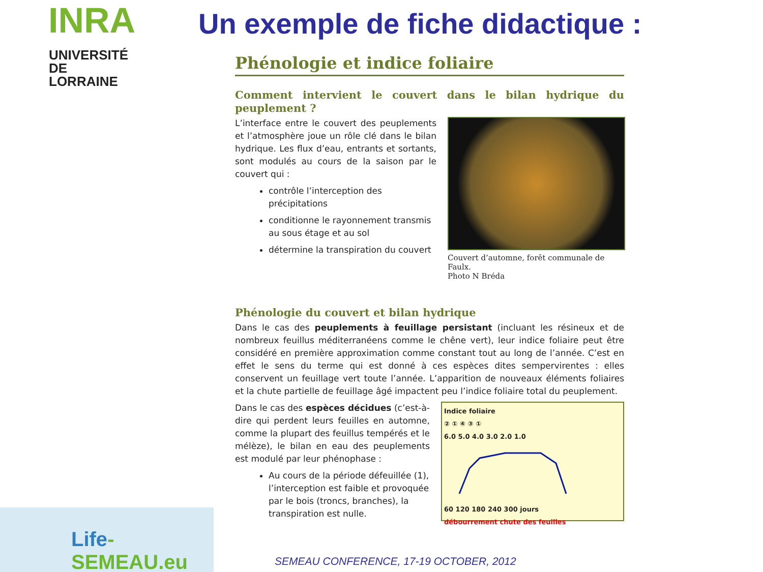INRA
UNIVERSITÉ
DE LORRAINE
Un exemple de fiche didactique :
Phénologie et indice foliaire
Comment intervient le couvert dans le bilan hydrique du peuplement ?
L’interface entre le couvert des peuplements et l’atmosphère joue un rôle clé dans le bilan hydrique. Les flux d’eau, entrants et sortants, sont modulés au cours de la saison par le couvert qui :
contrôle l’interception des précipitations
conditionne le rayonnement transmis au sous étage et au sol
détermine la transpiration du couvert
Couvert d’automne, forêt communale de Faulx.
Photo N Bréda
Phénologie du couvert et bilan hydrique
Dans le cas des peuplements à feuillage persistant (incluant les résineux et de nombreux feuillus méditerranéens comme le chêne vert), leur indice foliaire peut être considéré en première approximation comme constant tout au long de l’année. C’est en effet le sens du terme qui est donné à ces espèces dites sempervirentes : elles conservent un feuillage vert toute l’année. L’apparition de nouveaux éléments foliaires et la chute partielle de feuillage âgé impactent peu l’indice foliaire total du peuplement.
Dans le cas des espèces décidues (c’est-à-dire qui perdent leurs feuilles en automne, comme la plupart des feuillus tempérés et le mélèze), le bilan en eau des peuplements est modulé par leur phénophase :
Au cours de la période défeuillée (1), l’interception est faible et provoquée par le bois (troncs, branches), la transpiration est nulle.
Indice foliaire
② ① ④ ③ ①
6.0 5.0 4.0 3.0 2.0 1.0
60 120 180 240 300 jours
débourrement chute des feuilles
Life-SEMEAU.eu
SEMEAU CONFERENCE, 17-19 OCTOBER, 2012